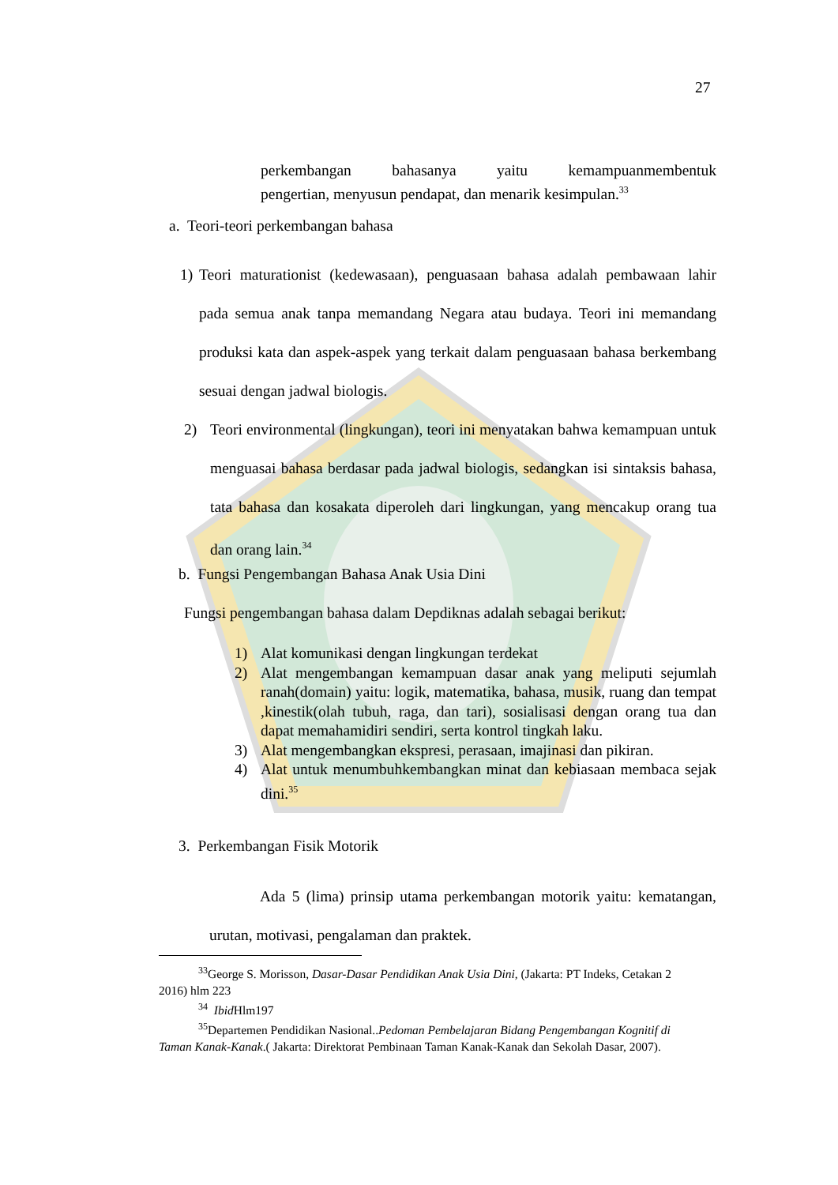27
perkembangan bahasanya yaitu kemampuanmembentuk
pengertian, menyusun pendapat, dan menarik kesimpulan.<sup>33</sup>
a. Teori-teori perkembangan bahasa
1) Teori maturationist (kedewasaan), penguasaan bahasa adalah pembawaan lahir pada semua anak tanpa memandang Negara atau budaya. Teori ini memandang produksi kata dan aspek-aspek yang terkait dalam penguasaan bahasa berkembang sesuai dengan jadwal biologis.
2) Teori environmental (lingkungan), teori ini menyatakan bahwa kemampuan untuk menguasai bahasa berdasar pada jadwal biologis, sedangkan isi sintaksis bahasa, tata bahasa dan kosakata diperoleh dari lingkungan, yang mencakup orang tua dan orang lain.<sup>34</sup>
b. Fungsi Pengembangan Bahasa Anak Usia Dini
Fungsi pengembangan bahasa dalam Depdiknas adalah sebagai berikut:
1) Alat komunikasi dengan lingkungan terdekat
2) Alat mengembangan kemampuan dasar anak yang meliputi sejumlah ranah(domain) yaitu: logik, matematika, bahasa, musik, ruang dan tempat ,kinestik(olah tubuh, raga, dan tari), sosialisasi dengan orang tua dan dapat memahamidiri sendiri, serta kontrol tingkah laku.
3) Alat mengembangkan ekspresi, perasaan, imajinasi dan pikiran.
4) Alat untuk menumbuhkembangkan minat dan kebiasaan membaca sejak dini.<sup>35</sup>
3. Perkembangan Fisik Motorik
Ada 5 (lima) prinsip utama perkembangan motorik yaitu: kematangan, urutan, motivasi, pengalaman dan praktek.
<sup>33</sup> George S. Morisson, Dasar-Dasar Pendidikan Anak Usia Dini, (Jakarta: PT Indeks, Cetakan 2 2016) hlm 223
<sup>34</sup> Ibid Hlm197
<sup>35</sup> Departemen Pendidikan Nasional..Pedoman Pembelajaran Bidang Pengembangan Kognitif di Taman Kanak-Kanak.( Jakarta: Direktorat Pembinaan Taman Kanak-Kanak dan Sekolah Dasar, 2007).